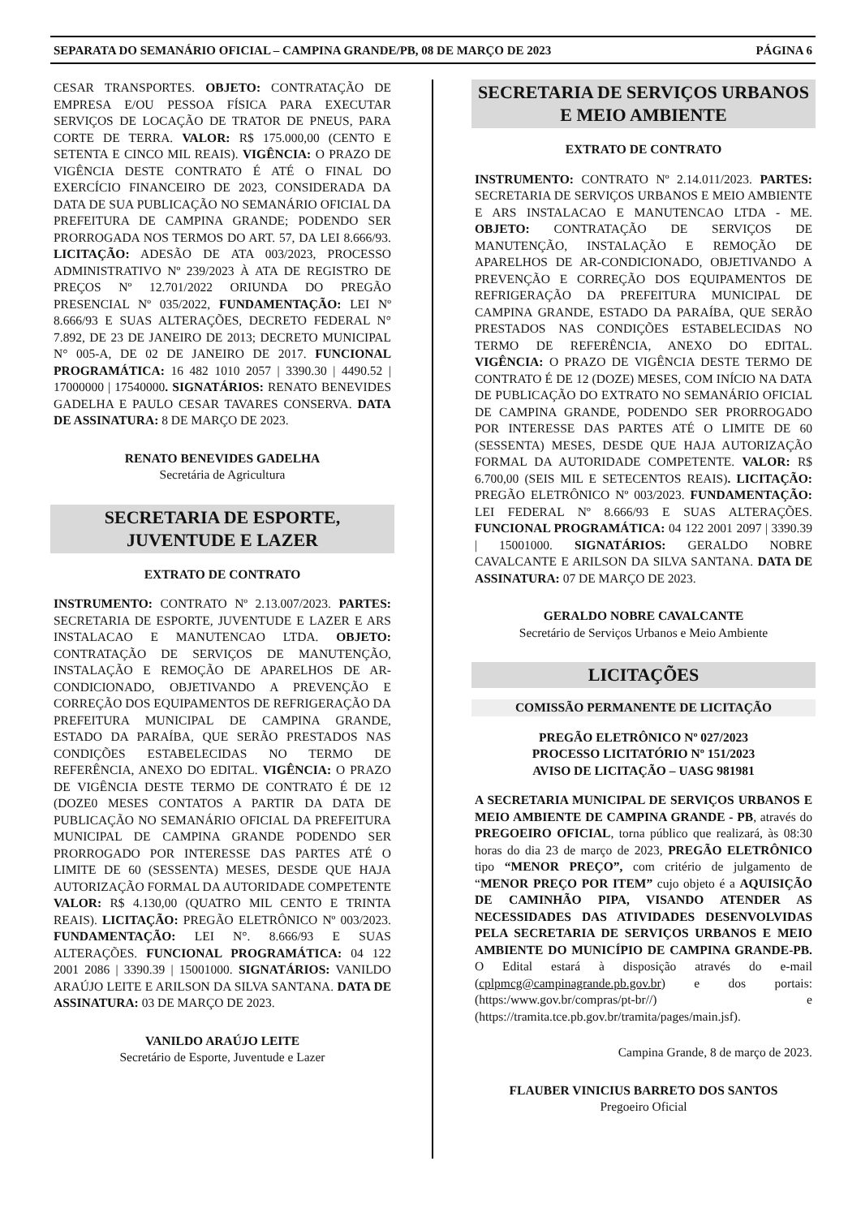SEPARATA DO SEMANÁRIO OFICIAL – CAMPINA GRANDE/PB, 08 DE MARÇO DE 2023 PÁGINA 6
CESAR TRANSPORTES. OBJETO: CONTRATAÇÃO DE EMPRESA E/OU PESSOA FÍSICA PARA EXECUTAR SERVIÇOS DE LOCAÇÃO DE TRATOR DE PNEUS, PARA CORTE DE TERRA. VALOR: R$ 175.000,00 (CENTO E SETENTA E CINCO MIL REAIS). VIGÊNCIA: O PRAZO DE VIGÊNCIA DESTE CONTRATO É ATÉ O FINAL DO EXERCÍCIO FINANCEIRO DE 2023, CONSIDERADA DA DATA DE SUA PUBLICAÇÃO NO SEMANÁRIO OFICIAL DA PREFEITURA DE CAMPINA GRANDE; PODENDO SER PRORROGADA NOS TERMOS DO ART. 57, DA LEI 8.666/93. LICITAÇÃO: ADESÃO DE ATA 003/2023, PROCESSO ADMINISTRATIVO Nº 239/2023 À ATA DE REGISTRO DE PREÇOS Nº 12.701/2022 ORIUNDA DO PREGÃO PRESENCIAL Nº 035/2022, FUNDAMENTAÇÃO: LEI Nº 8.666/93 E SUAS ALTERAÇÕES, DECRETO FEDERAL N° 7.892, DE 23 DE JANEIRO DE 2013; DECRETO MUNICIPAL N° 005-A, DE 02 DE JANEIRO DE 2017. FUNCIONAL PROGRAMÁTICA: 16 482 1010 2057 | 3390.30 | 4490.52 | 17000000 | 17540000. SIGNATÁRIOS: RENATO BENEVIDES GADELHA E PAULO CESAR TAVARES CONSERVA. DATA DE ASSINATURA: 8 DE MARÇO DE 2023.
RENATO BENEVIDES GADELHA
Secretária de Agricultura
SECRETARIA DE ESPORTE,
JUVENTUDE E LAZER
EXTRATO DE CONTRATO
INSTRUMENTO: CONTRATO Nº 2.13.007/2023. PARTES: SECRETARIA DE ESPORTE, JUVENTUDE E LAZER E ARS INSTALACAO E MANUTENCAO LTDA. OBJETO: CONTRATAÇÃO DE SERVIÇOS DE MANUTENÇÃO, INSTALAÇÃO E REMOÇÃO DE APARELHOS DE AR-CONDICIONADO, OBJETIVANDO A PREVENÇÃO E CORREÇÃO DOS EQUIPAMENTOS DE REFRIGERAÇÃO DA PREFEITURA MUNICIPAL DE CAMPINA GRANDE, ESTADO DA PARAÍBA, QUE SERÃO PRESTADOS NAS CONDIÇÕES ESTABELECIDAS NO TERMO DE REFERÊNCIA, ANEXO DO EDITAL. VIGÊNCIA: O PRAZO DE VIGÊNCIA DESTE TERMO DE CONTRATO É DE 12 (DOZE0 MESES CONTATOS A PARTIR DA DATA DE PUBLICAÇÃO NO SEMANÁRIO OFICIAL DA PREFEITURA MUNICIPAL DE CAMPINA GRANDE PODENDO SER PRORROGADO POR INTERESSE DAS PARTES ATÉ O LIMITE DE 60 (SESSENTA) MESES, DESDE QUE HAJA AUTORIZAÇÃO FORMAL DA AUTORIDADE COMPETENTE VALOR: R$ 4.130,00 (QUATRO MIL CENTO E TRINTA REAIS). LICITAÇÃO: PREGÃO ELETRÔNICO Nº 003/2023. FUNDAMENTAÇÃO: LEI N°. 8.666/93 E SUAS ALTERAÇÕES. FUNCIONAL PROGRAMÁTICA: 04 122 2001 2086 | 3390.39 | 15001000. SIGNATÁRIOS: VANILDO ARAÚJO LEITE E ARILSON DA SILVA SANTANA. DATA DE ASSINATURA: 03 DE MARÇO DE 2023.
VANILDO ARAÚJO LEITE
Secretário de Esporte, Juventude e Lazer
SECRETARIA DE SERVIÇOS URBANOS
E MEIO AMBIENTE
EXTRATO DE CONTRATO
INSTRUMENTO: CONTRATO Nº 2.14.011/2023. PARTES: SECRETARIA DE SERVIÇOS URBANOS E MEIO AMBIENTE E ARS INSTALACAO E MANUTENCAO LTDA - ME. OBJETO: CONTRATAÇÃO DE SERVIÇOS DE MANUTENÇÃO, INSTALAÇÃO E REMOÇÃO DE APARELHOS DE AR-CONDICIONADO, OBJETIVANDO A PREVENÇÃO E CORREÇÃO DOS EQUIPAMENTOS DE REFRIGERAÇÃO DA PREFEITURA MUNICIPAL DE CAMPINA GRANDE, ESTADO DA PARAÍBA, QUE SERÃO PRESTADOS NAS CONDIÇÕES ESTABELECIDAS NO TERMO DE REFERÊNCIA, ANEXO DO EDITAL. VIGÊNCIA: O PRAZO DE VIGÊNCIA DESTE TERMO DE CONTRATO É DE 12 (DOZE) MESES, COM INÍCIO NA DATA DE PUBLICAÇÃO DO EXTRATO NO SEMANÁRIO OFICIAL DE CAMPINA GRANDE, PODENDO SER PRORROGADO POR INTERESSE DAS PARTES ATÉ O LIMITE DE 60 (SESSENTA) MESES, DESDE QUE HAJA AUTORIZAÇÃO FORMAL DA AUTORIDADE COMPETENTE. VALOR: R$ 6.700,00 (SEIS MIL E SETECENTOS REAIS). LICITAÇÃO: PREGÃO ELETRÔNICO Nº 003/2023. FUNDAMENTAÇÃO: LEI FEDERAL Nº 8.666/93 E SUAS ALTERAÇÕES. FUNCIONAL PROGRAMÁTICA: 04 122 2001 2097 | 3390.39 | 15001000. SIGNATÁRIOS: GERALDO NOBRE CAVALCANTE E ARILSON DA SILVA SANTANA. DATA DE ASSINATURA: 07 DE MARÇO DE 2023.
GERALDO NOBRE CAVALCANTE
Secretário de Serviços Urbanos e Meio Ambiente
LICITAÇÕES
COMISSÃO PERMANENTE DE LICITAÇÃO
PREGÃO ELETRÔNICO Nº 027/2023
PROCESSO LICITATÓRIO Nº 151/2023
AVISO DE LICITAÇÃO – UASG 981981
A SECRETARIA MUNICIPAL DE SERVIÇOS URBANOS E MEIO AMBIENTE DE CAMPINA GRANDE - PB, através do PREGOEIRO OFICIAL, torna público que realizará, às 08:30 horas do dia 23 de março de 2023, PREGÃO ELETRÔNICO tipo “MENOR PREÇO”, com critério de julgamento de “MENOR PREÇO POR ITEM” cujo objeto é a AQUISIÇÃO DE CAMINHÃO PIPA, VISANDO ATENDER AS NECESSIDADES DAS ATIVIDADES DESENVOLVIDAS PELA SECRETARIA DE SERVIÇOS URBANOS E MEIO AMBIENTE DO MUNICÍPIO DE CAMPINA GRANDE-PB. O Edital estará à disposição através do e-mail (cplpmcg@campinagrande.pb.gov.br) e dos portais: (https:/www.gov.br/compras/pt-br//) e (https://tramita.tce.pb.gov.br/tramita/pages/main.jsf).
Campina Grande, 8 de março de 2023.
FLAUBER VINICIUS BARRETO DOS SANTOS
Pregoeiro Oficial